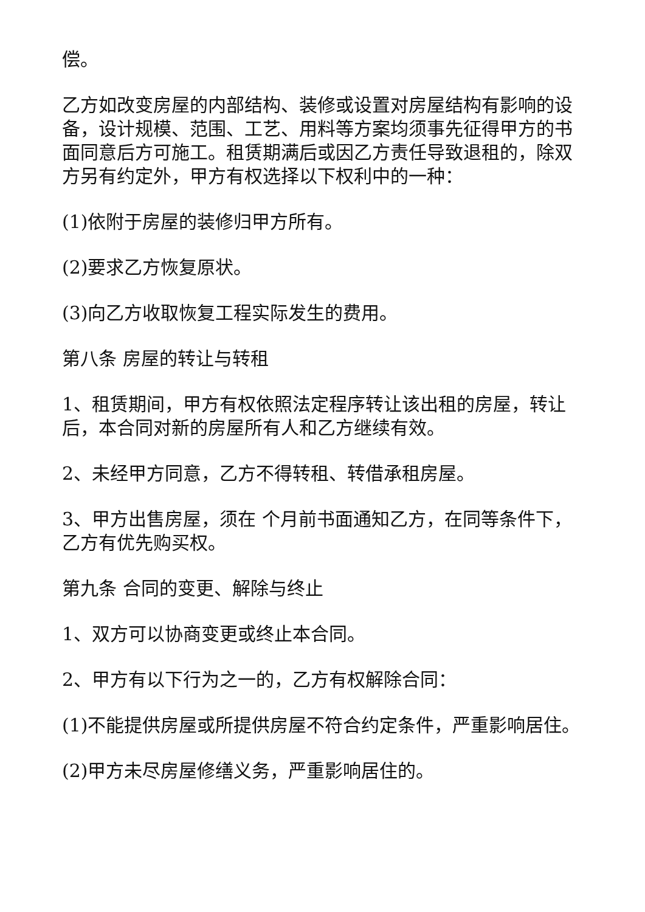偿。
乙方如改变房屋的内部结构、装修或设置对房屋结构有影响的设备，设计规模、范围、工艺、用料等方案均须事先征得甲方的书面同意后方可施工。租赁期满后或因乙方责任导致退租的，除双方另有约定外，甲方有权选择以下权利中的一种：
(1)依附于房屋的装修归甲方所有。
(2)要求乙方恢复原状。
(3)向乙方收取恢复工程实际发生的费用。
第八条 房屋的转让与转租
1、租赁期间，甲方有权依照法定程序转让该出租的房屋，转让后，本合同对新的房屋所有人和乙方继续有效。
2、未经甲方同意，乙方不得转租、转借承租房屋。
3、甲方出售房屋，须在 个月前书面通知乙方，在同等条件下，乙方有优先购买权。
第九条 合同的变更、解除与终止
1、双方可以协商变更或终止本合同。
2、甲方有以下行为之一的，乙方有权解除合同：
(1)不能提供房屋或所提供房屋不符合约定条件，严重影响居住。
(2)甲方未尽房屋修缮义务，严重影响居住的。